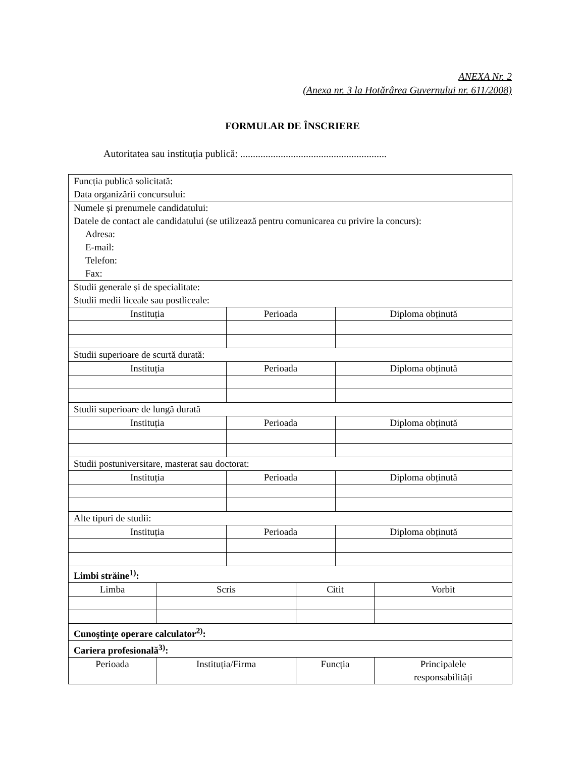ANEXA Nr. 2
(Anexa nr. 3 la Hotărârea Guvernului nr. 611/2008)
FORMULAR DE ÎNSCRIERE
Autoritatea sau instituția publică: ..........................................................
| Funcția publică solicitată: Data organizării concursului: | | | | | |
| Numele și prenumele candidatului: Datele de contact ale candidatului (se utilizează pentru comunicarea cu privire la concurs): Adresa: E-mail: Telefon: Fax: | | | | | |
| Studii generale și de specialitate: Studii medii liceale sau postliceale: | | | | | |
| Instituția | | Perioada | | Diploma obținută | |
| Studii superioare de scurtă durată: | | | | | |
| Instituția | | Perioada | | Diploma obținută | |
| Studii superioare de lungă durată | | | | | |
| Instituția | | Perioada | | Diploma obținută | |
| Studii postuniversitare, masterat sau doctorat: | | | | | |
| Instituția | | Perioada | | Diploma obținută | |
| Alte tipuri de studii: | | | | | |
| Instituția | | Perioada | | Diploma obținută | |
| Limbi străine<sup>1)</sup>: | | | | | |
| Limba | Scris | | Citit | | Vorbit |
| Cunoştinţe operare calculator<sup>2)</sup>: | | | | | |
| Cariera profesională<sup>3)</sup>: | | | | | |
| Perioada | Instituția/Firma | | Funcția | | Principalele responsabilități |